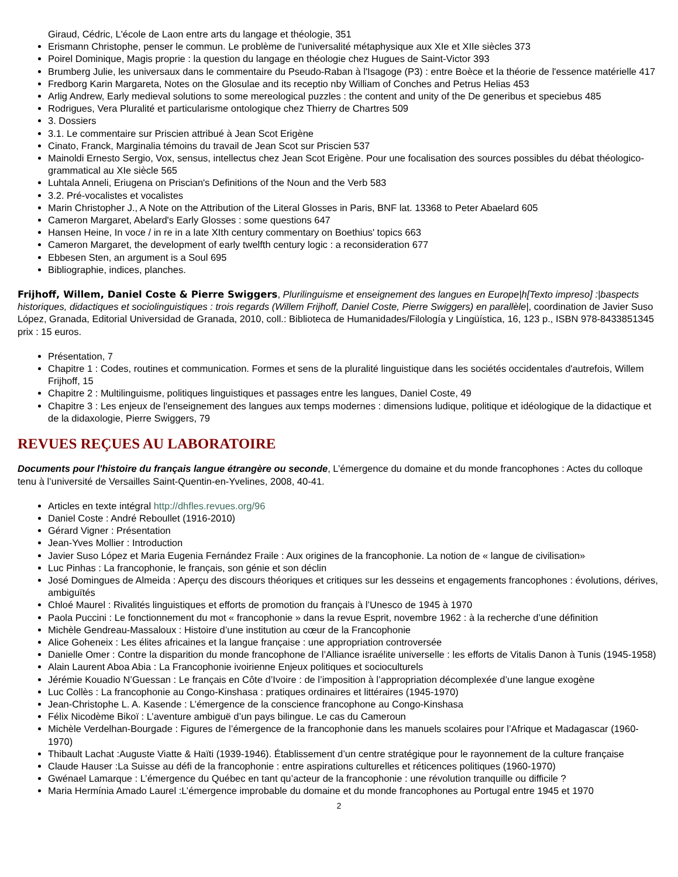Giraud, Cédric, L'école de Laon entre arts du langage et théologie, 351
Erismann Christophe, penser le commun. Le problème de l'universalité métaphysique aux XIe et XIIe siècles 373
Poirel Dominique, Magis proprie : la question du langage en théologie chez Hugues de Saint-Victor 393
Brumberg Julie, les universaux dans le commentaire du Pseudo-Raban à l'Isagoge (P3) : entre Boèce et la théorie de l'essence matérielle 417
Fredborg Karin Margareta, Notes on the Glosulae and its receptio nby William of Conches and Petrus Helias 453
Arlig Andrew, Early medieval solutions to some mereological puzzles : the content and unity of the De generibus et speciebus 485
Rodrigues, Vera Pluralité et particularisme ontologique chez Thierry de Chartres 509
3. Dossiers
3.1. Le commentaire sur Priscien attribué à Jean Scot Erigène
Cinato, Franck, Marginalia témoins du travail de Jean Scot sur Priscien 537
Mainoldi Ernesto Sergio, Vox, sensus, intellectus chez Jean Scot Erigène. Pour une focalisation des sources possibles du débat théologico-grammatical au XIe siècle 565
Luhtala Anneli, Eriugena on Priscian's Definitions of the Noun and the Verb 583
3.2. Pré-vocalistes et vocalistes
Marin Christopher J., A Note on the Attribution of the Literal Glosses in Paris, BNF lat. 13368 to Peter Abaelard 605
Cameron Margaret, Abelard's Early Glosses : some questions 647
Hansen Heine, In voce / in re in a late XIth century commentary on Boethius' topics 663
Cameron Margaret, the development of early twelfth century logic : a reconsideration 677
Ebbesen Sten, an argument is a Soul 695
Bibliographie, indices, planches.
Frijhoff, Willem, Daniel Coste & Pierre Swiggers, Plurilinguisme et enseignement des langues en Europe|h[Texto impreso] :|baspects historiques, didactiques et sociolinguistiques : trois regards (Willem Frijhoff, Daniel Coste, Pierre Swiggers) en parallèle|, coordination de Javier Suso López, Granada, Editorial Universidad de Granada, 2010, coll.: Biblioteca de Humanidades/Filología y Lingüística, 16, 123 p., ISBN 978-8433851345 prix : 15 euros.
Présentation, 7
Chapitre 1 : Codes, routines et communication. Formes et sens de la pluralité linguistique dans les sociétés occidentales d'autrefois, Willem Frijhoff, 15
Chapitre 2 : Multilinguisme, politiques linguistiques et passages entre les langues, Daniel Coste, 49
Chapitre 3 : Les enjeux de l'enseignement des langues aux temps modernes : dimensions ludique, politique et idéologique de la didactique et de la didaxologie, Pierre Swiggers, 79
REVUES REÇUES AU LABORATOIRE
Documents pour l'histoire du français langue étrangère ou seconde, L’émergence du domaine et du monde francophones : Actes du colloque tenu à l’université de Versailles Saint-Quentin-en-Yvelines, 2008, 40-41.
Articles en texte intégral http://dhfles.revues.org/96
Daniel Coste : André Reboullet (1916-2010)
Gérard Vigner : Présentation
Jean-Yves Mollier : Introduction
Javier Suso López et Maria Eugenia Fernández Fraile : Aux origines de la francophonie. La notion de « langue de civilisation»
Luc Pinhas : La francophonie, le français, son génie et son déclin
José Domingues de Almeida : Aperçu des discours théoriques et critiques sur les desseins et engagements francophones : évolutions, dérives, ambiguïtés
Chloé Maurel : Rivalités linguistiques et efforts de promotion du français à l’Unesco de 1945 à 1970
Paola Puccini : Le fonctionnement du mot « francophonie » dans la revue Esprit, novembre 1962 : à la recherche d’une définition
Michèle Gendreau-Massaloux : Histoire d’une institution au cœur de la Francophonie
Alice Goheneix : Les élites africaines et la langue française : une appropriation controversée
Danielle Omer : Contre la disparition du monde francophone de l’Alliance israélite universelle : les efforts de Vitalis Danon à Tunis (1945-1958)
Alain Laurent Aboa Abia : La Francophonie ivoirienne Enjeux politiques et socioculturels
Jérémie Kouadio N’Guessan : Le français en Côte d’Ivoire : de l’imposition à l’appropriation décomplexée d’une langue exogène
Luc Collès : La francophonie au Congo-Kinshasa : pratiques ordinaires et littéraires (1945-1970)
Jean-Christophe L. A. Kasende : L’émergence de la conscience francophone au Congo-Kinshasa
Félix Nicodème Bikoï : L’aventure ambiguë d’un pays bilingue. Le cas du Cameroun
Michèle Verdelhan-Bourgade : Figures de l’émergence de la francophonie dans les manuels scolaires pour l’Afrique et Madagascar (1960-1970)
Thibault Lachat :Auguste Viatte & Haïti (1939-1946). Établissement d’un centre stratégique pour le rayonnement de la culture française
Claude Hauser :La Suisse au défi de la francophonie : entre aspirations culturelles et réticences politiques (1960-1970)
Gwénael Lamarque : L’émergence du Québec en tant qu’acteur de la francophonie : une révolution tranquille ou difficile ?
Maria Hermínia Amado Laurel :L’émergence improbable du domaine et du monde francophones au Portugal entre 1945 et 1970
2